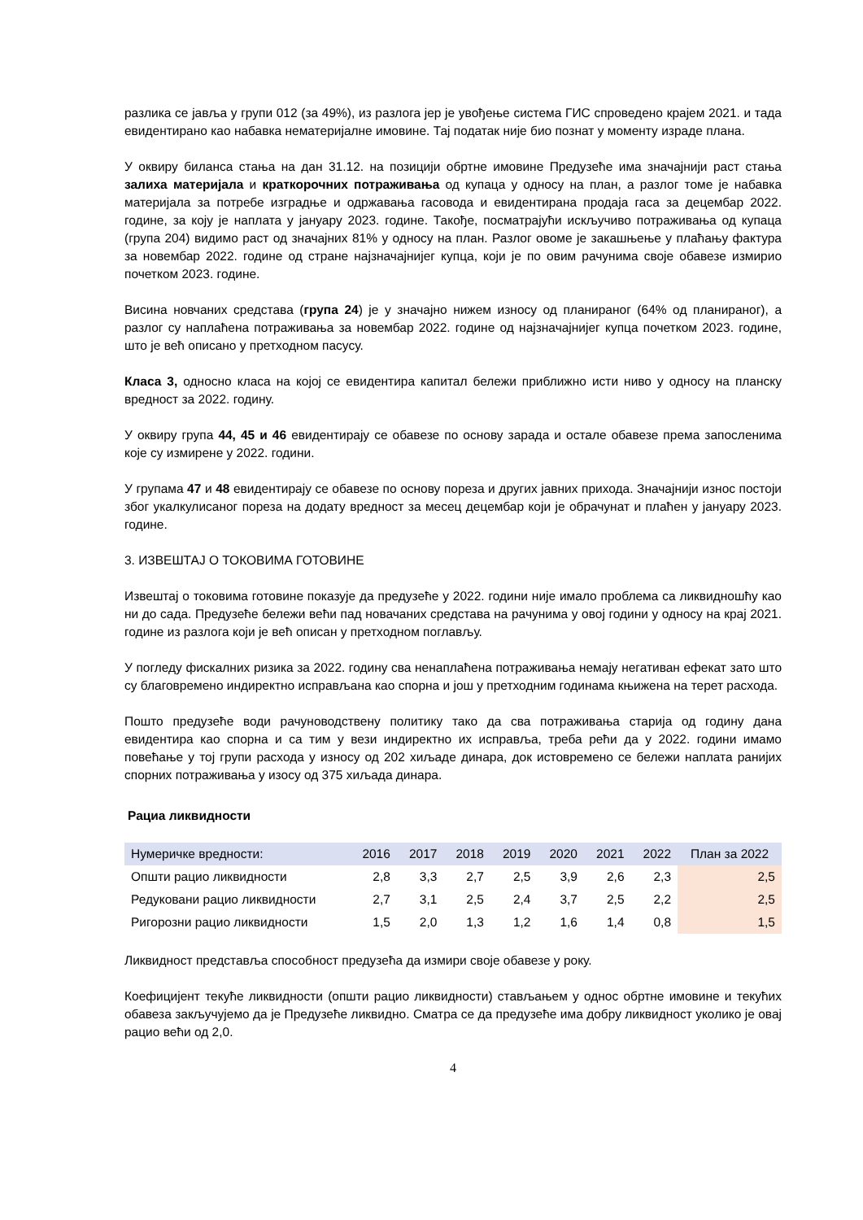разлика се јавља у групи 012 (за 49%), из разлога јер је увођење система ГИС спроведено крајем 2021. и тада евидентирано као набавка нематеријалне имовине. Тај податак није био познат у моменту израде плана.
У оквиру биланса стања на дан 31.12. на позицији обртне имовине Предузеће има значајнији раст стања залиха материјала и краткорочних потраживања од купаца у односу на план, а разлог томе је набавка материјала за потребе изградње и одржавања гасовода и евидентирана продаја гаса за децембар 2022. године, за коју је наплата у јануару 2023. године. Такође, посматрајући искључиво потраживања од купаца (група 204) видимо раст од значајних 81% у односу на план. Разлог овоме је закашњење у плаћању фактура за новембар 2022. године од стране најзначајнијег купца, који је по овим рачунима своје обавезе измирио почетком 2023. године.
Висина новчаних средстава (група 24) је у значајно нижем износу од планираног (64% од планираног), а разлог су наплаћена потраживања за новембар 2022. године од најзначајнијег купца почетком 2023. године, што је већ описано у претходном пасусу.
Класа 3, односно класа на којој се евидентира капитал бележи приближно исти ниво у односу на планску вредност за 2022. годину.
У оквиру група 44, 45 и 46 евидентирају се обавезе по основу зарада и остале обавезе према запосленима које су измирене у 2022. години.
У групама 47 и 48 евидентирају се обавезе по основу пореза и других јавних прихода. Значајнији износ постоји због укалкулисаног пореза на додату вредност за месец децембар који је обрачунат и плаћен у јануару 2023. године.
3. ИЗВЕШТАЈ О ТОКОВИМА ГОТОВИНЕ
Извештај о токовима готовине показује да предузеће у 2022. години није имало проблема са ликвидношћу као ни до сада. Предузеће бележи већи пад новачаних средстава на рачунима у овој години у односу на крај 2021. године из разлога који је већ описан у претходном поглављу.
У погледу фискалних ризика за 2022. годину сва ненаплаћена потраживања немају негативан ефекат зато што су благовремено индиректно исправљана као спорна и још у претходним годинама књижена на терет расхода.
Пошто предузеће води рачуноводствену политику тако да сва потраживања старија од годину дана евидентира као спорна и са тим у вези индиректно их исправља, треба рећи да у 2022. години имамо повећање у тој групи расхода у износу од 202 хиљаде динара, док истовремено се бележи наплата ранијих спорних потраживања у изосу од 375 хиљада динара.
Рациа ликвидности
| Нумеричке вредности: | 2016 | 2017 | 2018 | 2019 | 2020 | 2021 | 2022 | План за 2022 |
| Општи рацио ликвидности | 2,8 | 3,3 | 2,7 | 2,5 | 3,9 | 2,6 | 2,3 | 2,5 |
| Редуковани рацио ликвидности | 2,7 | 3,1 | 2,5 | 2,4 | 3,7 | 2,5 | 2,2 | 2,5 |
| Ригорозни рацио ликвидности | 1,5 | 2,0 | 1,3 | 1,2 | 1,6 | 1,4 | 0,8 | 1,5 |
Ликвидност представља способност предузећа да измири своје обавезе у року.
Коефицијент текуће ликвидности (општи рацио ликвидности) стављањем у однос обртне имовине и текућих обавеза закључујемо да је Предузеће ликвидно. Сматра се да предузеће има добру ликвидност уколико је овај рацио већи од 2,0.
4